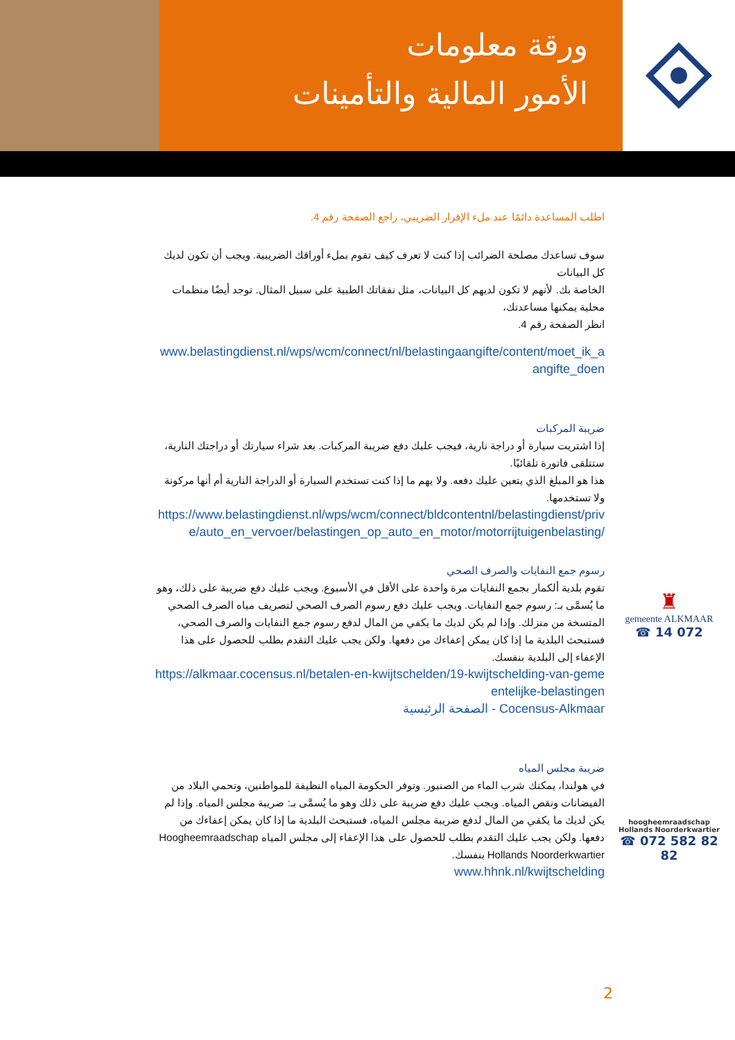ورقة معلومات
الأمور المالية والتأمينات
اطلب المساعدة دائمًا عند ملء الإقرار الضريبي، راجع الصفحة رقم 4.
سوف تساعدك مصلحة الضرائب إذا كنت لا تعرف كيف تقوم بملء أوراقك الضريبية. ويجب أن تكون لديك كل البيانات
الخاصة بك. لأنهم لا تكون لديهم كل البيانات، مثل نفقاتك الطبية على سبيل المثال. توجد أيضًا منظمات محلية يمكنها مساعدتك،
انظر الصفحة رقم 4.
www.belastingdienst.nl/wps/wcm/connect/nl/belastingaangifte/content/moet_ik_aangifte_doen
ضريبة المركبات
إذا اشتريت سيارة أو دراجة نارية، فيجب عليك دفع ضريبة المركبات. بعد شراء سيارتك أو دراجتك النارية، ستتلقى فاتورة تلقائيًا.
هذا هو المبلغ الذي يتعين عليك دفعه. ولا يهم ما إذا كنت تستخدم السيارة أو الدراجة النارية أم أنها مركونة ولا تستخدمها.
https://www.belastingdienst.nl/wps/wcm/connect/bldcontentnl/belastingdienst/prive/auto_en_vervoer/belastingen_op_auto_en_motor/motorrijtuigenbelasting/
رسوم جمع النفايات والصرف الصحي
تقوم بلدية ألكمار بجمع النفايات مرة واحدة على الأقل في الأسبوع. ويجب عليك دفع ضريبة على ذلك، وهو ما يُسمَّى بـ: رسوم جمع النفايات. ويجب عليك دفع رسوم الصرف الصحي لتصريف مياه الصرف الصحي
المتسخة من منزلك. وإذا لم يكن لديك ما يكفي من المال لدفع رسوم جمع النفايات والصرف الصحي، فستبحث البلدية ما إذا كان يمكن إعفاءك من دفعها. ولكن يجب عليك التقدم بطلب للحصول على هذا الإعفاء إلى البلدية بنفسك.
https://alkmaar.cocensus.nl/betalen-en-kwijtschelden/19-kwijtschelding-van-gemeentelijke-belastingen
الصفحة الرئيسية - Cocensus-Alkmaar
ضريبة مجلس المياه
في هولندا، يمكنك شرب الماء من الصنبور. وتوفر الحكومة المياه النظيفة للمواطنين، وتحمي البلاد من الفيضانات ونقص المياه. ويجب عليك دفع ضريبة على ذلك وهو ما يُسمَّى بـ: ضريبة مجلس المياه. وإذا لم يكن لديك ما يكفي من المال لدفع ضريبة مجلس المياه، فستبحث البلدية ما إذا كان يمكن إعفاءك من دفعها. ولكن يجب عليك التقدم بطلب للحصول على هذا الإعفاء إلى مجلس المياه Hoogheemraadschap Hollands Noorderkwartier بنفسك.
www.hhnk.nl/kwijtschelding
♜
gemeente ALKMAAR
☎ 14 072
hoogheemraadschap Hollands Noorderkwartier
☎ 072 582 82 82
2